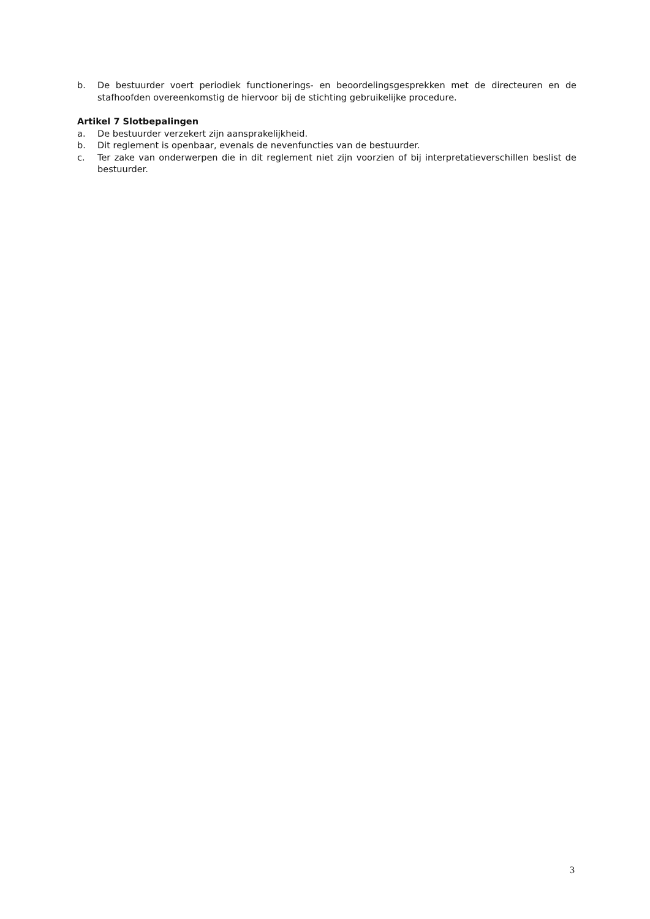b. De bestuurder voert periodiek functionerings- en beoordelingsgesprekken met de directeuren en de stafhoofden overeenkomstig de hiervoor bij de stichting gebruikelijke procedure.
Artikel 7 Slotbepalingen
a. De bestuurder verzekert zijn aansprakelijkheid.
b. Dit reglement is openbaar, evenals de nevenfuncties van de bestuurder.
c. Ter zake van onderwerpen die in dit reglement niet zijn voorzien of bij interpretatieverschillen beslist de bestuurder.
3